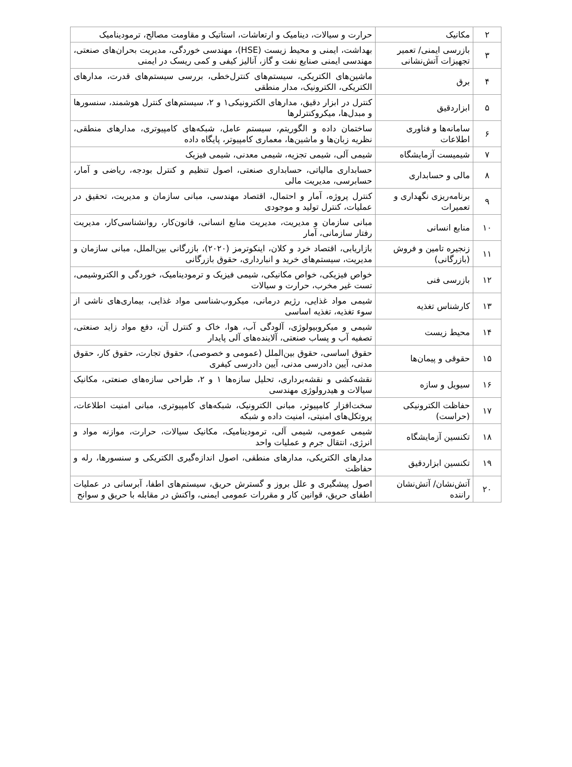| ۲ | مکانیک | حرارت و سیالات، دینامیک و ارتعاشات، استاتیک و مقاومت مصالح، ترمودینامیک |
| ۳ | بازرسی ایمنی/ تعمیر تجهیزات آتش‌نشانی | بهداشت، ایمنی و محیط زیست (HSE)، مهندسی خوردگی، مدیریت بحران‌های صنعتی، مهندسی ایمنی صنایع نفت و گاز، آنالیز کیفی و کمی ریسک در ایمنی |
| ۴ | برق | ماشین‌های الکتریکی، سیستم‌های کنترل‌خطی، بررسی سیستم‌های قدرت، مدارهای الکتریکی، الکترونیک، مدار منطقی |
| ۵ | ابزاردقیق | کنترل در ابزار دقیق، مدارهای الکترونیکی۱ و ۲، سیستم‌های کنترل هوشمند، سنسورها و مبدل‌ها، میکروکنترلرها |
| ۶ | سامانه‌ها و فناوری اطلاعات | ساختمان داده و الگوریتم، سیستم عامل، شبکه‌های کامپیوتری، مدارهای منطقی، نظریه زبان‌ها و ماشین‌ها، معماری کامپیوتر، پایگاه داده |
| ۷ | شیمیست آزمایشگاه | شیمی آلی، شیمی تجزیه، شیمی معدنی، شیمی فیزیک |
| ۸ | مالی و حسابداری | حسابداری مالیاتی، حسابداری صنعتی، اصول تنظیم و کنترل بودجه، ریاضی و آمار، حسابرسی، مدیریت مالی |
| ۹ | برنامه‌ریزی نگهداری و تعمیرات | کنترل پروژه، آمار و احتمال، اقتصاد مهندسی، مبانی سازمان و مدیریت، تحقیق در عملیات، کنترل تولید و موجودی |
| ۱۰ | منابع انسانی | مبانی سازمان و مدیریت، مدیریت منابع انسانی، قانون‌کار، روانشناسی‌کار، مدیریت رفتار سازمانی، آمار |
| ۱۱ | زنجیره تامین و فروش (بازرگانی) | بازاریابی، اقتصاد خرد و کلان، اینکوترمز (۲۰۲۰)، بازرگانی بین‌الملل، مبانی سازمان و مدیریت، سیستم‌های خرید و انبارداری، حقوق بازرگانی |
| ۱۲ | بازرسی فنی | خواص فیزیکی، خواص مکانیکی، شیمی فیزیک و ترمودینامیک، خوردگی و الکتروشیمی، تست غیر مخرب، حرارت و سیالات |
| ۱۳ | کارشناس تغذیه | شیمی مواد غذایی، رژیم درمانی، میکروب‌شناسی مواد غذایی، بیماری‌های ناشی از سوء تغذیه، تغذیه اساسی |
| ۱۴ | محیط زیست | شیمی و میکروبیولوژی، آلودگی آب، هوا، خاک و کنترل آن، دفع مواد زاید صنعتی، تصفیه آب و پساب صنعتی، آلاینده‌های آلی پایدار |
| ۱۵ | حقوقی و پیمان‌ها | حقوق اساسی، حقوق بین‌الملل (عمومی و خصوصی)، حقوق تجارت، حقوق کار، حقوق مدنی، آیین دادرسی مدنی، آیین دادرسی کیفری |
| ۱۶ | سیویل و سازه | نقشه‌کشی و نقشه‌برداری، تحلیل سازه‌ها ۱ و ۲، طراحی سازه‌های صنعتی، مکانیک سیالات و هیدرولوژی مهندسی |
| ۱۷ | حفاظت الکترونیکی (حراست) | سخت‌افزار کامپیوتر، مبانی الکترونیک، شبکه‌های کامپیوتری، مبانی امنیت اطلاعات، پروتکل‌های امنیتی، امنیت داده و شبکه |
| ۱۸ | تکنسین آزمایشگاه | شیمی عمومی، شیمی آلی، ترمودینامیک، مکانیک سیالات، حرارت، موازنه مواد و انرژی، انتقال جرم و عملیات واحد |
| ۱۹ | تکنسین ابزاردقیق | مدارهای الکتریکی، مدارهای منطقی، اصول اندازه‌گیری الکتریکی و سنسورها، رله و حفاظت |
| ۲۰ | آتش‌نشان/ آتش‌نشان راننده | اصول پیشگیری و علل بروز و گسترش حریق، سیستم‌های اطفا، آبرسانی در عملیات اطفای حریق، قوانین کار و مقررات عمومی ایمنی، واکنش در مقابله با حریق و سوانح |